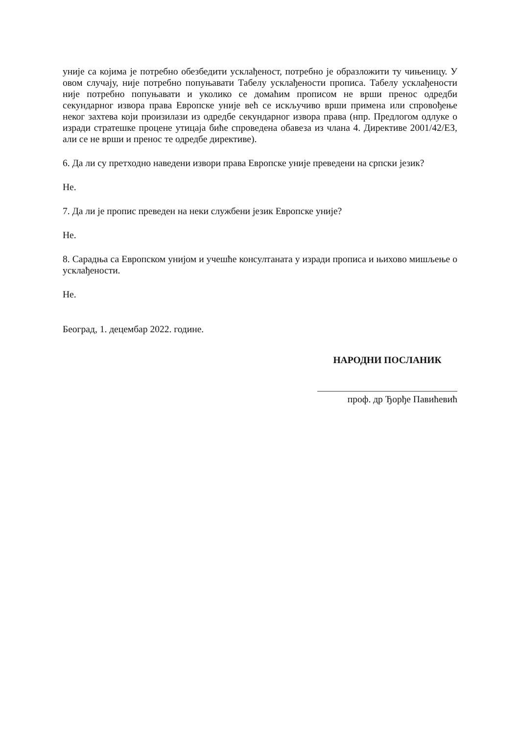уније са којима је потребно обезбедити усклађеност, потребно је образложити ту чињеницу. У овом случају, није потребно попуњавати Табелу усклађености прописа. Табелу усклађености није потребно попуњавати и уколико се домаћим прописом не врши пренос одредби секундарног извора права Европске уније већ се искључиво врши примена или спровођење неког захтева који произилази из одредбе секундарног извора права (нпр. Предлогом одлуке о изради стратешке процене утицаја биће спроведена обавеза из члана 4. Директиве 2001/42/ЕЗ, али се не врши и пренос те одредбе директиве).
6. Да ли су претходно наведени извори права Европске уније преведени на српски језик?
Не.
7. Да ли је пропис преведен на неки службени језик Европске уније?
Не.
8. Сарадња са Европском унијом и учешће консултаната у изради прописа и њихово мишљење о усклађености.
Не.
Београд, 1. децембар 2022. године.
НАРОДНИ ПОСЛАНИК
проф. др Ђорђе Павићевић